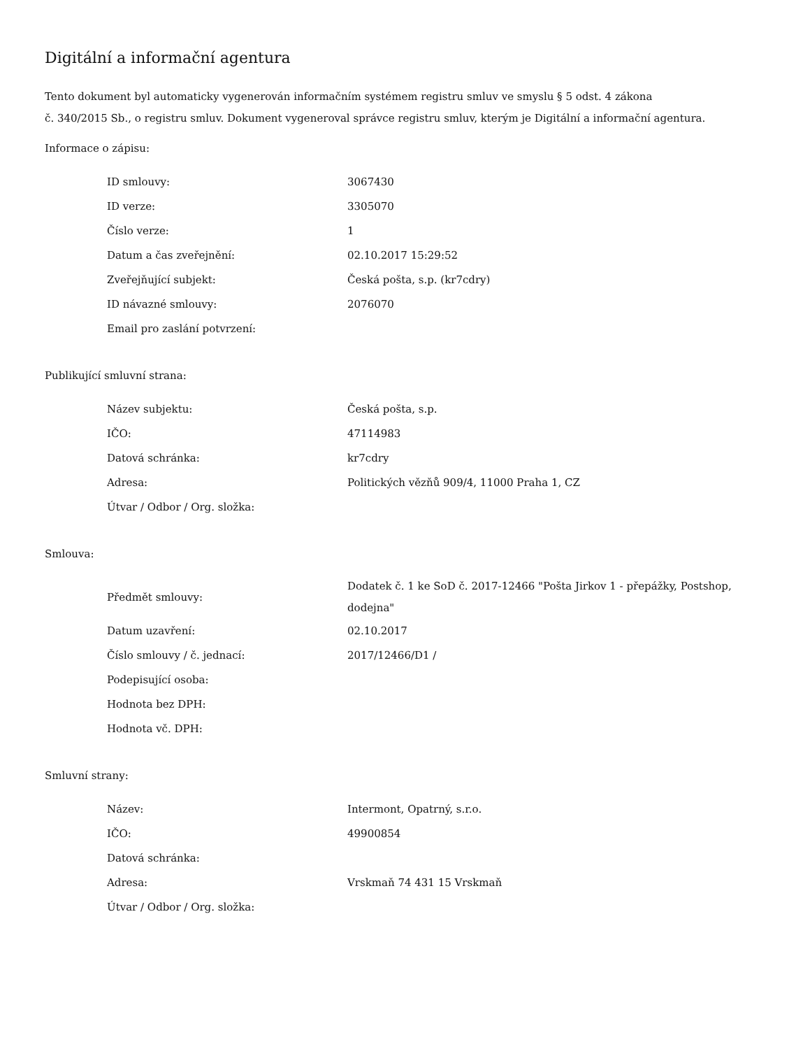Digitální a informační agentura
Tento dokument byl automaticky vygenerován informačním systémem registru smluv ve smyslu § 5 odst. 4 zákona
č. 340/2015 Sb., o registru smluv. Dokument vygeneroval správce registru smluv, kterým je Digitální a informační agentura.
Informace o zápisu:
| ID smlouvy: | 3067430 |
| ID verze: | 3305070 |
| Číslo verze: | 1 |
| Datum a čas zveřejnění: | 02.10.2017 15:29:52 |
| Zveřejňující subjekt: | Česká pošta, s.p. (kr7cdry) |
| ID návazné smlouvy: | 2076070 |
| Email pro zaslání potvrzení: | |
Publikující smluvní strana:
| Název subjektu: | Česká pošta, s.p. |
| IČO: | 47114983 |
| Datová schránka: | kr7cdry |
| Adresa: | Politických vězňů 909/4, 11000 Praha 1, CZ |
| Útvar / Odbor / Org. složka: | |
Smlouva:
| Předmět smlouvy: | Dodatek č. 1 ke SoD č. 2017-12466 "Pošta Jirkov 1 - přepážky, Postshop, dodejna" |
| Datum uzavření: | 02.10.2017 |
| Číslo smlouvy / č. jednací: | 2017/12466/D1 / |
| Podepisující osoba: | |
| Hodnota bez DPH: | |
| Hodnota vč. DPH: | |
Smluvní strany:
| Název: | Intermont, Opatrný, s.r.o. |
| IČO: | 49900854 |
| Datová schránka: | |
| Adresa: | Vrskmaň 74 431 15 Vrskmaň |
| Útvar / Odbor / Org. složka: | |